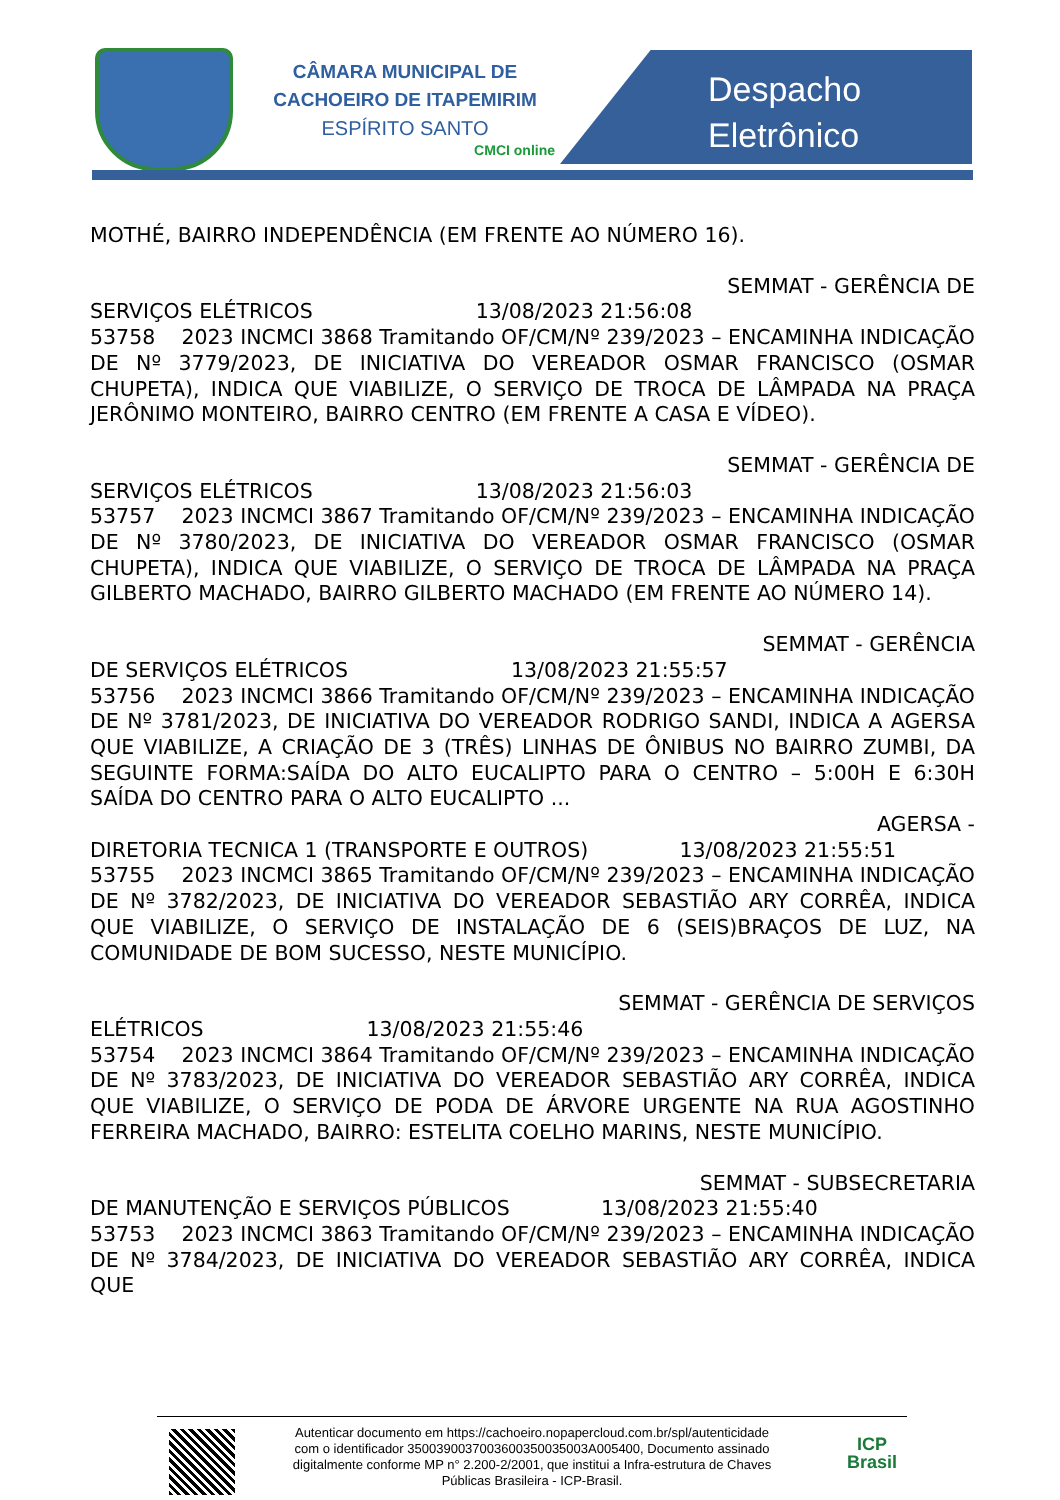CÂMARA MUNICIPAL DE
CACHOEIRO DE ITAPEMIRIM
ESPÍRITO SANTO
CMCI online
Despacho
Eletrônico
MOTHÉ, BAIRRO INDEPENDÊNCIA (EM FRENTE AO NÚMERO 16).
SEMMAT - GERÊNCIA DE
SERVIÇOS ELÉTRICOS 13/08/2023 21:56:08
53758 2023 INCMCI 3868 Tramitando OF/CM/Nº 239/2023 – ENCAMINHA INDICAÇÃO DE Nº 3779/2023, DE INICIATIVA DO VEREADOR OSMAR FRANCISCO (OSMAR CHUPETA), INDICA QUE VIABILIZE, O SERVIÇO DE TROCA DE LÂMPADA NA PRAÇA JERÔNIMO MONTEIRO, BAIRRO CENTRO (EM FRENTE A CASA E VÍDEO).
SEMMAT - GERÊNCIA DE
SERVIÇOS ELÉTRICOS 13/08/2023 21:56:03
53757 2023 INCMCI 3867 Tramitando OF/CM/Nº 239/2023 – ENCAMINHA INDICAÇÃO DE Nº 3780/2023, DE INICIATIVA DO VEREADOR OSMAR FRANCISCO (OSMAR CHUPETA), INDICA QUE VIABILIZE, O SERVIÇO DE TROCA DE LÂMPADA NA PRAÇA GILBERTO MACHADO, BAIRRO GILBERTO MACHADO (EM FRENTE AO NÚMERO 14).
SEMMAT - GERÊNCIA
DE SERVIÇOS ELÉTRICOS 13/08/2023 21:55:57
53756 2023 INCMCI 3866 Tramitando OF/CM/Nº 239/2023 – ENCAMINHA INDICAÇÃO DE Nº 3781/2023, DE INICIATIVA DO VEREADOR RODRIGO SANDI, INDICA A AGERSA QUE VIABILIZE, A CRIAÇÃO DE 3 (TRÊS) LINHAS DE ÔNIBUS NO BAIRRO ZUMBI, DA SEGUINTE FORMA:SAÍDA DO ALTO EUCALIPTO PARA O CENTRO – 5:00H E 6:30H SAÍDA DO CENTRO PARA O ALTO EUCALIPTO ...
AGERSA -
DIRETORIA TECNICA 1 (TRANSPORTE E OUTROS) 13/08/2023 21:55:51
53755 2023 INCMCI 3865 Tramitando OF/CM/Nº 239/2023 – ENCAMINHA INDICAÇÃO DE Nº 3782/2023, DE INICIATIVA DO VEREADOR SEBASTIÃO ARY CORRÊA, INDICA QUE VIABILIZE, O SERVIÇO DE INSTALAÇÃO DE 6 (SEIS)BRAÇOS DE LUZ, NA COMUNIDADE DE BOM SUCESSO, NESTE MUNICÍPIO.
SEMMAT - GERÊNCIA DE SERVIÇOS
ELÉTRICOS 13/08/2023 21:55:46
53754 2023 INCMCI 3864 Tramitando OF/CM/Nº 239/2023 – ENCAMINHA INDICAÇÃO DE Nº 3783/2023, DE INICIATIVA DO VEREADOR SEBASTIÃO ARY CORRÊA, INDICA QUE VIABILIZE, O SERVIÇO DE PODA DE ÁRVORE URGENTE NA RUA AGOSTINHO FERREIRA MACHADO, BAIRRO: ESTELITA COELHO MARINS, NESTE MUNICÍPIO.
SEMMAT - SUBSECRETARIA
DE MANUTENÇÃO E SERVIÇOS PÚBLICOS 13/08/2023 21:55:40
53753 2023 INCMCI 3863 Tramitando OF/CM/Nº 239/2023 – ENCAMINHA INDICAÇÃO DE Nº 3784/2023, DE INICIATIVA DO VEREADOR SEBASTIÃO ARY CORRÊA, INDICA QUE
Autenticar documento em https://cachoeiro.nopapercloud.com.br/spl/autenticidade
com o identificador 350039003700360035003500​3A005400, Documento assinado
digitalmente conforme MP n° 2.200-2/2001, que institui a Infra-estrutura de Chaves
Públicas Brasileira - ICP-Brasil.
ICP
Brasil